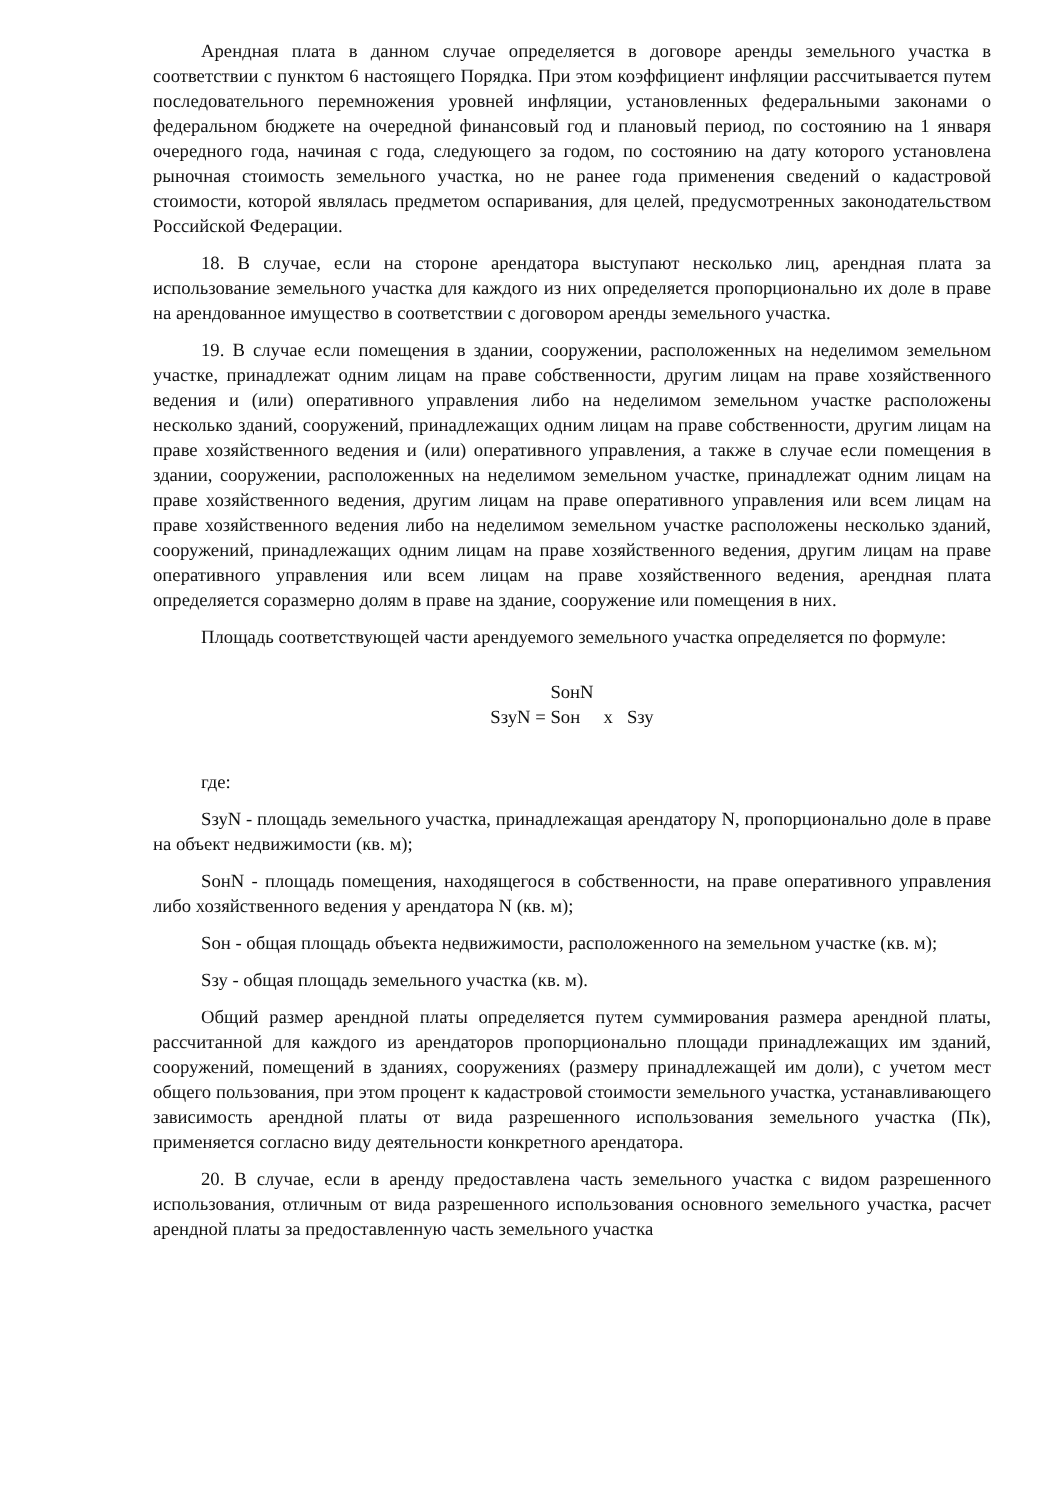Арендная плата в данном случае определяется в договоре аренды земельного участка в соответствии с пунктом 6 настоящего Порядка. При этом коэффициент инфляции рассчитывается путем последовательного перемножения уровней инфляции, установленных федеральными законами о федеральном бюджете на очередной финансовый год и плановый период, по состоянию на 1 января очередного года, начиная с года, следующего за годом, по состоянию на дату которого установлена рыночная стоимость земельного участка, но не ранее года применения сведений о кадастровой стоимости, которой являлась предметом оспаривания, для целей, предусмотренных законодательством Российской Федерации.
18. В случае, если на стороне арендатора выступают несколько лиц, арендная плата за использование земельного участка для каждого из них определяется пропорционально их доле в праве на арендованное имущество в соответствии с договором аренды земельного участка.
19. В случае если помещения в здании, сооружении, расположенных на неделимом земельном участке, принадлежат одним лицам на праве собственности, другим лицам на праве хозяйственного ведения и (или) оперативного управления либо на неделимом земельном участке расположены несколько зданий, сооружений, принадлежащих одним лицам на праве собственности, другим лицам на праве хозяйственного ведения и (или) оперативного управления, а также в случае если помещения в здании, сооружении, расположенных на неделимом земельном участке, принадлежат одним лицам на праве хозяйственного ведения, другим лицам на праве оперативного управления или всем лицам на праве хозяйственного ведения либо на неделимом земельном участке расположены несколько зданий, сооружений, принадлежащих одним лицам на праве хозяйственного ведения, другим лицам на праве оперативного управления или всем лицам на праве хозяйственного ведения, арендная плата определяется соразмерно долям в праве на здание, сооружение или помещения в них.
Площадь соответствующей части арендуемого земельного участка определяется по формуле:
SонN
SзуN = Sон х Sзу
где:
SзуN - площадь земельного участка, принадлежащая арендатору N, пропорционально доле в праве на объект недвижимости (кв. м);
SонN - площадь помещения, находящегося в собственности, на праве оперативного управления либо хозяйственного ведения у арендатора N (кв. м);
Sон - общая площадь объекта недвижимости, расположенного на земельном участке (кв. м);
Sзу - общая площадь земельного участка (кв. м).
Общий размер арендной платы определяется путем суммирования размера арендной платы, рассчитанной для каждого из арендаторов пропорционально площади принадлежащих им зданий, сооружений, помещений в зданиях, сооружениях (размеру принадлежащей им доли), с учетом мест общего пользования, при этом процент к кадастровой стоимости земельного участка, устанавливающего зависимость арендной платы от вида разрешенного использования земельного участка (Пк), применяется согласно виду деятельности конкретного арендатора.
20. В случае, если в аренду предоставлена часть земельного участка с видом разрешенного использования, отличным от вида разрешенного использования основного земельного участка, расчет арендной платы за предоставленную часть земельного участка